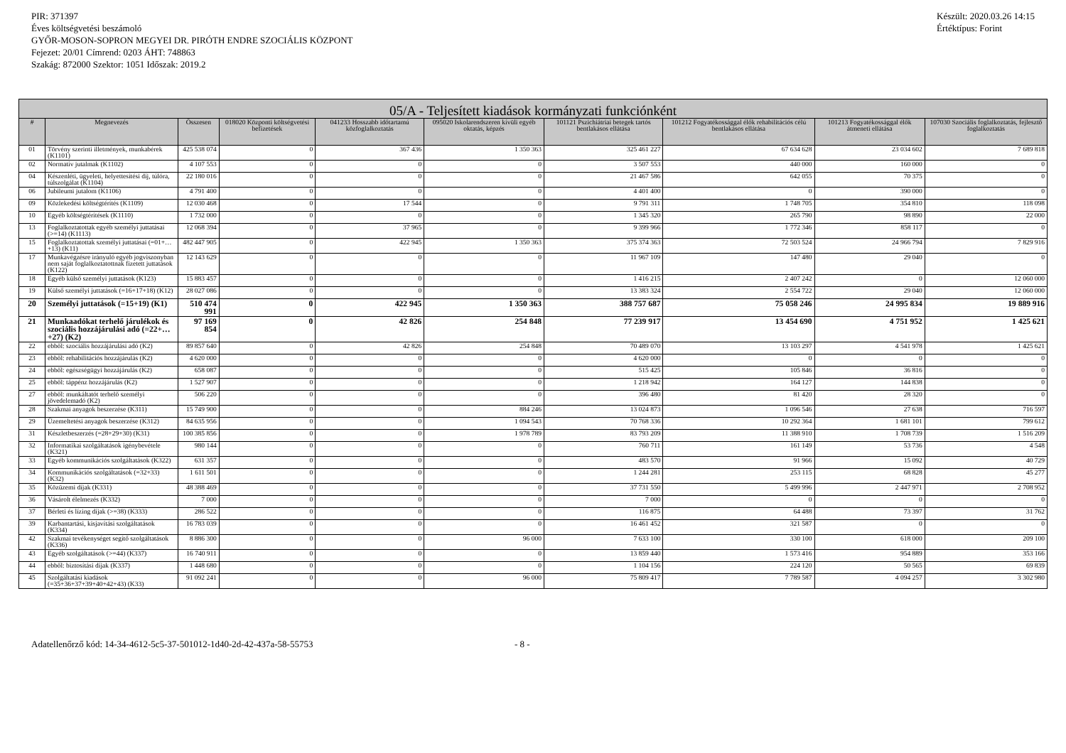PIR: 371397
Éves költségvetési beszámoló
GYŐR-MOSON-SOPRON MEGYEI DR. PIRÓTH ENDRE SZOCIÁLIS KÖZPONT
Fejezet: 20/01 Címrend: 0203 ÁHT: 748863
Szakág: 872000 Szektor: 1051 Időszak: 2019.2
Készült: 2020.03.26 14:15
Értéktípus: Forint
| 05/A - Teljesített kiadások kormányzati funkciónként | | | | | | | | | |
| --- | --- | --- | --- | --- | --- | --- | --- | --- | --- |
| # | Megnevezés | Összesen | 018020 Központi költségvetési befizetések | 041233 Hosszabb időtartamú közfoglalkoztatás | 095020 Iskolarendszeren kívüli egyéb oktatás, képzés | 101121 Pszichiátriai betegek tartós bentlakásos ellátása | 101212 Fogyatékossággal élők rehabilitációs célú bentlakásos ellátása | 101213 Fogyatékossággal élők átmeneti ellátása | 107030 Szociális foglalkoztatás, fejlesztő foglalkoztatás |
| 01 | Törvény szerinti illetmények, munkabérek (K1101) | 425 538 074 | 0 | 367 436 | 1 350 363 | 325 461 227 | 67 634 628 | 23 034 602 | 7 689 818 |
| 02 | Normatív jutalmak (K1102) | 4 107 553 | 0 | 0 | 0 | 3 507 553 | 440 000 | 160 000 | 0 |
| 04 | Készenléti, ügyeleti, helyettesítési díj, túlóra, túlszolgálat (K1104) | 22 180 016 | 0 | 0 | 0 | 21 467 586 | 642 055 | 70 375 | 0 |
| 06 | Jubileumi jutalom (K1106) | 4 791 400 | 0 | 0 | 0 | 4 401 400 | 0 | 390 000 | 0 |
| 09 | Közlekedési költségtérítés (K1109) | 12 030 468 | 0 | 17 544 | 0 | 9 791 311 | 1 748 705 | 354 810 | 118 098 |
| 10 | Egyéb költségtérítések (K1110) | 1 732 000 | 0 | 0 | 0 | 1 345 320 | 265 790 | 98 890 | 22 000 |
| 13 | Foglalkoztatottak egyéb személyi juttatásai (>=14) (K1113) | 12 068 394 | 0 | 37 965 | 0 | 9 399 966 | 1 772 346 | 858 117 | 0 |
| 15 | Foglalkoztatottak személyi juttatásai (=01+…+13) (K11) | 482 447 905 | 0 | 422 945 | 1 350 363 | 375 374 363 | 72 503 524 | 24 966 794 | 7 829 916 |
| 17 | Munkavégzésre irányuló egyéb jogviszonyban nem saját foglalkoztatottnak fizetett juttatások (K122) | 12 143 629 | 0 | 0 | 0 | 11 967 109 | 147 480 | 29 040 | 0 |
| 18 | Egyéb külső személyi juttatások (K123) | 15 883 457 | 0 | 0 | 0 | 1 416 215 | 2 407 242 | 0 | 12 060 000 |
| 19 | Külső személyi juttatások (=16+17+18) (K12) | 28 027 086 | 0 | 0 | 0 | 13 383 324 | 2 554 722 | 29 040 | 12 060 000 |
| 20 | Személyi juttatások (=15+19) (K1) | 510 474 991 | 0 | 422 945 | 1 350 363 | 388 757 687 | 75 058 246 | 24 995 834 | 19 889 916 |
| 21 | Munkaadókat terhelő járulékok és szociális hozzájárulási adó (=22+…+27) (K2) | 97 169 854 | 0 | 42 826 | 254 848 | 77 239 917 | 13 454 690 | 4 751 952 | 1 425 621 |
| 22 | ebből: szociális hozzájárulási adó (K2) | 89 857 640 | 0 | 42 826 | 254 848 | 70 489 070 | 13 103 297 | 4 541 978 | 1 425 621 |
| 23 | ebből: rehabilitációs hozzájárulás (K2) | 4 620 000 | 0 | 0 | 0 | 4 620 000 | 0 | 0 | 0 |
| 24 | ebből: egészségügyi hozzájárulás (K2) | 658 087 | 0 | 0 | 0 | 515 425 | 105 846 | 36 816 | 0 |
| 25 | ebből: táppénz hozzájárulás (K2) | 1 527 907 | 0 | 0 | 0 | 1 218 942 | 164 127 | 144 838 | 0 |
| 27 | ebből: munkáltatót terhelő személyi jövedelemadó (K2) | 506 220 | 0 | 0 | 0 | 396 480 | 81 420 | 28 320 | 0 |
| 28 | Szakmai anyagok beszerzése (K311) | 15 749 900 | 0 | 0 | 884 246 | 13 024 873 | 1 096 546 | 27 638 | 716 597 |
| 29 | Üzemeltetési anyagok beszerzése (K312) | 84 635 956 | 0 | 0 | 1 094 543 | 70 768 336 | 10 292 364 | 1 681 101 | 799 612 |
| 31 | Készletbeszerzés (=28+29+30) (K31) | 100 385 856 | 0 | 0 | 1 978 789 | 83 793 209 | 11 388 910 | 1 708 739 | 1 516 209 |
| 32 | Informatikai szolgáltatások igénybevétele (K321) | 980 144 | 0 | 0 | 0 | 760 711 | 161 149 | 53 736 | 4 548 |
| 33 | Egyéb kommunikációs szolgáltatások (K322) | 631 357 | 0 | 0 | 0 | 483 570 | 91 966 | 15 092 | 40 729 |
| 34 | Kommunikációs szolgáltatások (=32+33) (K32) | 1 611 501 | 0 | 0 | 0 | 1 244 281 | 253 115 | 68 828 | 45 277 |
| 35 | Közüzemi díjak (K331) | 48 388 469 | 0 | 0 | 0 | 37 731 550 | 5 499 996 | 2 447 971 | 2 708 952 |
| 36 | Vásárolt élelmezés (K332) | 7 000 | 0 | 0 | 0 | 7 000 | 0 | 0 | 0 |
| 37 | Bérleti és lízing díjak (>=38) (K333) | 286 522 | 0 | 0 | 0 | 116 875 | 64 488 | 73 397 | 31 762 |
| 39 | Karbantartási, kisjavítási szolgáltatások (K334) | 16 783 039 | 0 | 0 | 0 | 16 461 452 | 321 587 | 0 | 0 |
| 42 | Szakmai tevékenységet segítő szolgáltatások (K336) | 8 886 300 | 0 | 0 | 96 000 | 7 633 100 | 330 100 | 618 000 | 209 100 |
| 43 | Egyéb szolgáltatások (>=44) (K337) | 16 740 911 | 0 | 0 | 0 | 13 859 440 | 1 573 416 | 954 889 | 353 166 |
| 44 | ebből: biztosítási díjak (K337) | 1 448 680 | 0 | 0 | 0 | 1 104 156 | 224 120 | 50 565 | 69 839 |
| 45 | Szolgáltatási kiadások (=35+36+37+39+40+42+43) (K33) | 91 092 241 | 0 | 0 | 96 000 | 75 809 417 | 7 789 587 | 4 094 257 | 3 302 980 |
Adatellenőrző kód: 14-34-4612-5c5-37-501012-1d40-2d-42-437a-58-55753 - 8 -